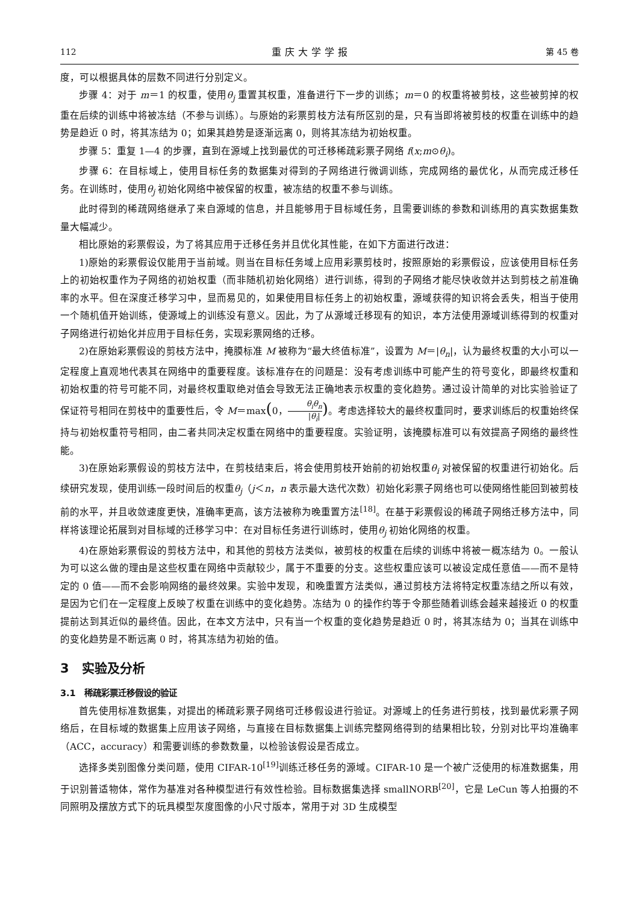112 重庆大学学报 第 45 卷
度，可以根据具体的层数不同进行分别定义。
步骤 4：对于 m＝1 的权重，使用θ<sub>j</sub> 重置其权重，准备进行下一步的训练；m＝0 的权重将被剪枝，这些被剪掉的权重在后续的训练中将被冻结（不参与训练）。与原始的彩票剪枝方法有所区别的是，只有当即将被剪枝的权重在训练中的趋势是趋近 0 时，将其冻结为 0；如果其趋势是逐渐远离 0，则将其冻结为初始权重。
步骤 5：重复 1—4 的步骤，直到在源域上找到最优的可迁移稀疏彩票子网络 f(x;m⊙θ<sub>i</sub>)。
步骤 6：在目标域上，使用目标任务的数据集对得到的子网络进行微调训练，完成网络的最优化，从而完成迁移任务。在训练时，使用θ<sub>j</sub> 初始化网络中被保留的权重，被冻结的权重不参与训练。
此时得到的稀疏网络继承了来自源域的信息，并且能够用于目标域任务，且需要训练的参数和训练用的真实数据集数量大幅减少。
相比原始的彩票假设，为了将其应用于迁移任务并且优化其性能，在如下方面进行改进：
1)原始的彩票假设仅能用于当前域。则当在目标任务域上应用彩票剪枝时，按照原始的彩票假设，应该使用目标任务上的初始权重作为子网络的初始权重（而非随机初始化网络）进行训练，得到的子网络才能尽快收敛并达到剪枝之前准确率的水平。但在深度迁移学习中，显而易见的，如果使用目标任务上的初始权重，源域获得的知识将会丢失，相当于使用一个随机值开始训练，使源域上的训练没有意义。因此，为了从源域迁移现有的知识，本方法使用源域训练得到的权重对子网络进行初始化并应用于目标任务，实现彩票网络的迁移。
2)在原始彩票假设的剪枝方法中，掩膜标准 M 被称为“最大终值标准”，设置为 M＝|θ<sub>n</sub>|，认为最终权重的大小可以一定程度上直观地代表其在网络中的重要程度。该标准存在的问题是：没有考虑训练中可能产生的符号变化，即最终权重和初始权重的符号可能不同，对最终权重取绝对值会导致无法正确地表示权重的变化趋势。通过设计简单的对比实验验证了保证符号相同在剪枝中的重要性后，令 M＝max(0，θ<sub>i</sub>θ<sub>n</sub> |θ<sub>i</sub>|)。考虑选择较大的最终权重同时，要求训练后的权重始终保持与初始权重符号相同，由二者共同决定权重在网络中的重要程度。实验证明，该掩膜标准可以有效提高子网络的最终性能。
3)在原始彩票假设的剪枝方法中，在剪枝结束后，将会使用剪枝开始前的初始权重θ<sub>i</sub> 对被保留的权重进行初始化。后续研究发现，使用训练一段时间后的权重θ<sub>j</sub>（j＜n，n 表示最大迭代次数）初始化彩票子网络也可以使网络性能回到被剪枝前的水平，并且收敛速度更快，准确率更高，该方法被称为晚重置方法<sup>[18]</sup>。在基于彩票假设的稀疏子网络迁移方法中，同样将该理论拓展到对目标域的迁移学习中：在对目标任务进行训练时，使用θ<sub>j</sub> 初始化网络的权重。
4)在原始彩票假设的剪枝方法中，和其他的剪枝方法类似，被剪枝的权重在后续的训练中将被一概冻结为 0。一般认为可以这么做的理由是这些权重在网络中贡献较少，属于不重要的分支。这些权重应该可以被设定成任意值——而不是特定的 0 值——而不会影响网络的最终效果。实验中发现，和晚重置方法类似，通过剪枝方法将特定权重冻结之所以有效，是因为它们在一定程度上反映了权重在训练中的变化趋势。冻结为 0 的操作约等于令那些随着训练会越来越接近 0 的权重提前达到其近似的最终值。因此，在本文方法中，只有当一个权重的变化趋势是趋近 0 时，将其冻结为 0；当其在训练中的变化趋势是不断远离 0 时，将其冻结为初始的值。
3　实验及分析
3.1　稀疏彩票迁移假设的验证
首先使用标准数据集，对提出的稀疏彩票子网络可迁移假设进行验证。对源域上的任务进行剪枝，找到最优彩票子网络后，在目标域的数据集上应用该子网络，与直接在目标数据集上训练完整网络得到的结果相比较，分别对比平均准确率（ACC，accuracy）和需要训练的参数数量，以检验该假设是否成立。
选择多类别图像分类问题，使用 CIFAR-10<sup>[19]</sup>训练迁移任务的源域。CIFAR-10 是一个被广泛使用的标准数据集，用于识别普适物体，常作为基准对各种模型进行有效性检验。目标数据集选择 smallNORB<sup>[20]</sup>，它是 LeCun 等人拍摄的不同照明及摆放方式下的玩具模型灰度图像的小尺寸版本，常用于对 3D 生成模型